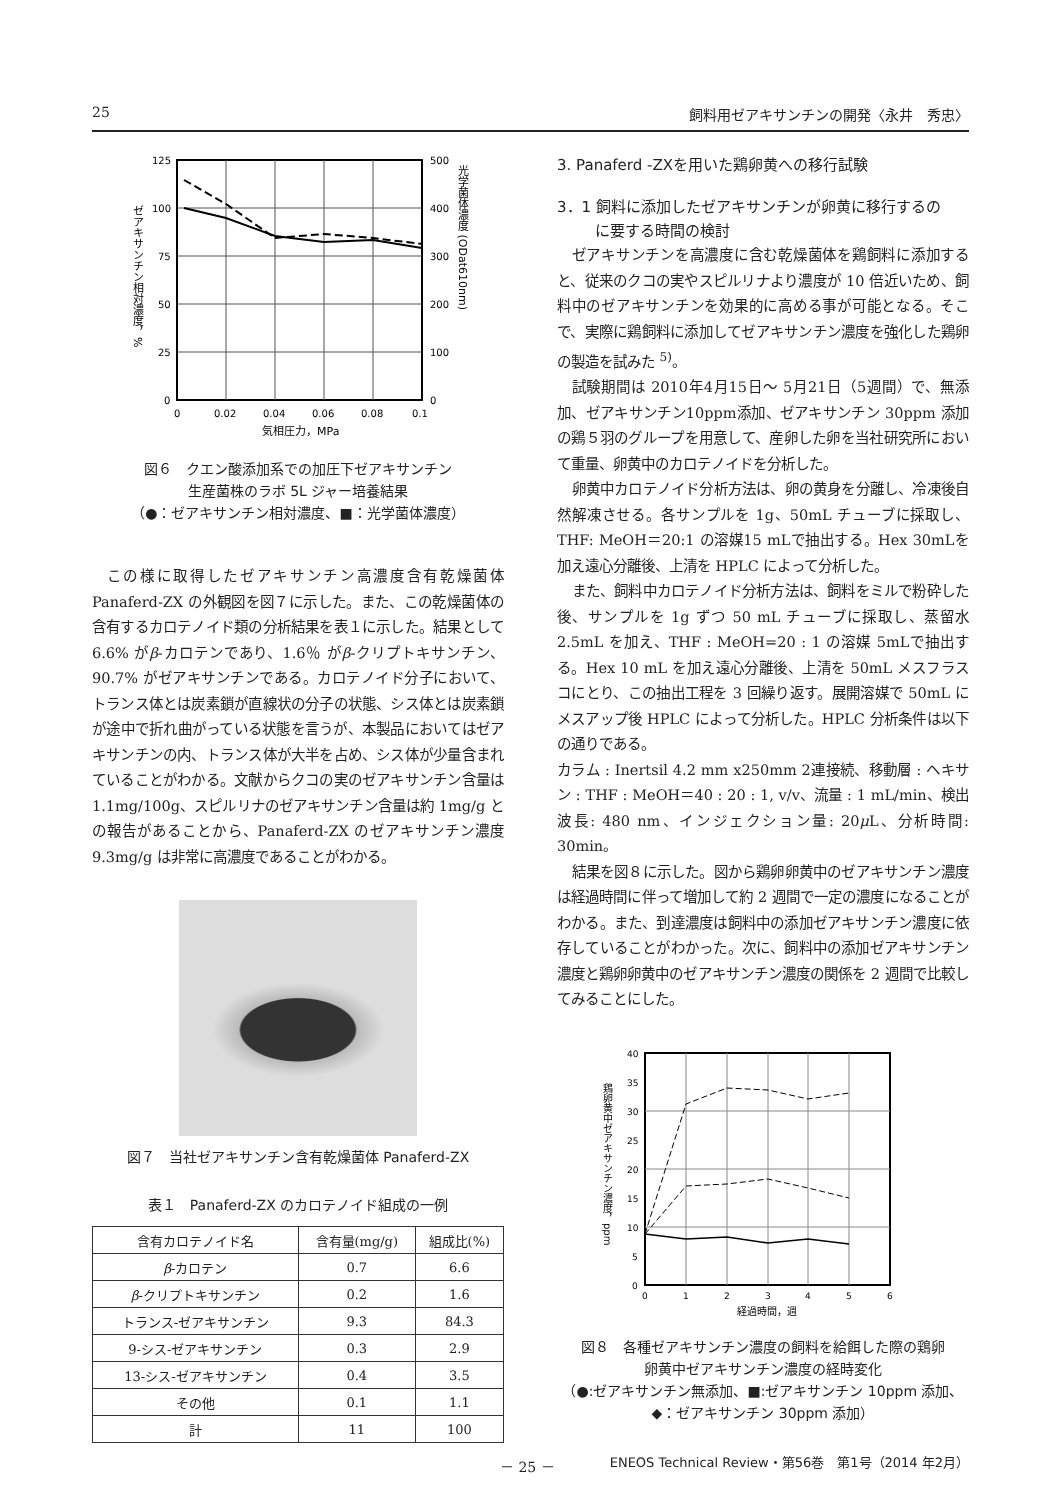25 飼料用ゼアキサンチンの開発〈永井　秀忠〉
125
100
75
50
25
0
500
400
300
200
100
0
0
0.02
0.04
0.06
0.08
0.1
気相圧力，MPa
ゼアキサンチン相対濃度，%
光学菌体濃度 (ODat610nm)
図６　クエン酸添加系での加圧下ゼアキサンチン
生産菌株のラボ 5L ジャー培養結果
（●：ゼアキサンチン相対濃度、■：光学菌体濃度）
この様に取得したゼアキサンチン高濃度含有乾燥菌体Panaferd-ZX の外観図を図７に示した。また、この乾燥菌体の含有するカロテノイド類の分析結果を表１に示した。結果として 6.6% がβ-カロテンであり、1.6％ がβ-クリプトキサンチン、90.7% がゼアキサンチンである。カロテノイド分子において、トランス体とは炭素鎖が直線状の分子の状態、シス体とは炭素鎖が途中で折れ曲がっている状態を言うが、本製品においてはゼアキサンチンの内、トランス体が大半を占め、シス体が少量含まれていることがわかる。文献からクコの実のゼアキサンチン含量は 1.1mg/100g、スピルリナのゼアキサンチン含量は約 1mg/g との報告があることから、Panaferd-ZX のゼアキサンチン濃度 9.3mg/g は非常に高濃度であることがわかる。
図７　当社ゼアキサンチン含有乾燥菌体 Panaferd-ZX
表１　Panaferd-ZX のカロテノイド組成の一例
| 含有カロテノイド名 | 含有量(mg/g) | 組成比(%) |
| --- | --- | --- |
| β -カロテン | 0.7 | 6.6 |
| β -クリプトキサンチン | 0.2 | 1.6 |
| トランス-ゼアキサンチン | 9.3 | 84.3 |
| 9-シス-ゼアキサンチン | 0.3 | 2.9 |
| 13-シス-ゼアキサンチン | 0.4 | 3.5 |
| その他 | 0.1 | 1.1 |
| 計 | 11 | 100 |
3. Panaferd -ZXを用いた鶏卵黄への移行試験
3．1 飼料に添加したゼアキサンチンが卵黄に移行するの
   に要する時間の検討
ゼアキサンチンを高濃度に含む乾燥菌体を鶏飼料に添加すると、従来のクコの実やスピルリナより濃度が 10 倍近いため、飼料中のゼアキサンチンを効果的に高める事が可能となる。そこで、実際に鶏飼料に添加してゼアキサンチン濃度を強化した鶏卵の製造を試みた <sup>5)</sup>。
試験期間は 2010年4月15日～ 5月21日（5週間）で、無添加、ゼアキサンチン10ppm添加、ゼアキサンチン 30ppm 添加の鶏５羽のグループを用意して、産卵した卵を当社研究所において重量、卵黄中のカロテノイドを分析した。
卵黄中カロテノイド分析方法は、卵の黄身を分離し、冷凍後自然解凍させる。各サンプルを 1g、50mL チューブに採取し、THF: MeOH＝20:1 の溶媒15 mLで抽出する。Hex 30mLを加え遠心分離後、上清を HPLC によって分析した。
また、飼料中カロテノイド分析方法は、飼料をミルで粉砕した後、サンプルを 1g ずつ 50 mL チューブに採取し、蒸留水 2.5mL を加え、THF : MeOH=20 : 1 の溶媒 5mLで抽出する。Hex 10 mL を加え遠心分離後、上清を 50mL メスフラスコにとり、この抽出工程を 3 回繰り返す。展開溶媒で 50mL にメスアップ後 HPLC によって分析した。HPLC 分析条件は以下の通りである。
カラム : Inertsil 4.2 mm x250mm 2連接続、移動層 : ヘキサン : THF : MeOH＝40 : 20 : 1, v/v、流量 : 1 mL/min、検出波長: 480 nm、インジェクション量: 20μ L、分析時間: 30min。
結果を図８に示した。図から鶏卵卵黄中のゼアキサンチン濃度は経過時間に伴って増加して約 2 週間で一定の濃度になることがわかる。また、到達濃度は飼料中の添加ゼアキサンチン濃度に依存していることがわかった。次に、飼料中の添加ゼアキサンチン濃度と鶏卵卵黄中のゼアキサンチン濃度の関係を 2 週間で比較してみることにした。
40
35
30
25
20
15
10
5
0
0
1
2
3
4
5
6
経過時間，週
鶏卵黄中ゼアキサンチン濃度，ppm
図８　各種ゼアキサンチン濃度の飼料を給餌した際の鶏卵
卵黄中ゼアキサンチン濃度の経時変化
（●:ゼアキサンチン無添加、■:ゼアキサンチン 10ppm 添加、
◆：ゼアキサンチン 30ppm 添加）
－ 25 －
ENEOS Technical Review・第56巻　第1号（2014 年2月）